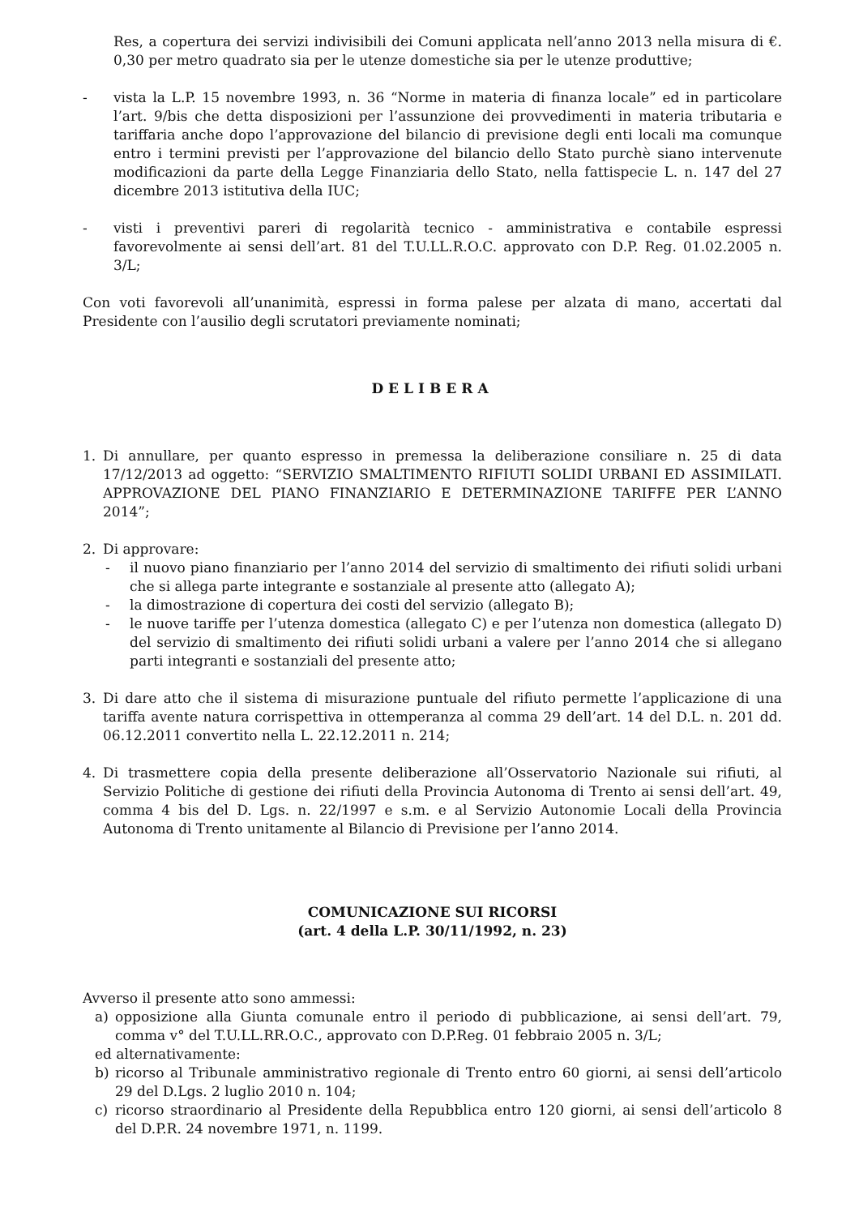Res, a copertura dei servizi indivisibili dei Comuni applicata nell’anno 2013 nella misura di €. 0,30 per metro quadrato sia per le utenze domestiche sia per le utenze produttive;
- vista la L.P. 15 novembre 1993, n. 36 “Norme in materia di finanza locale” ed in particolare l’art. 9/bis che detta disposizioni per l’assunzione dei provvedimenti in materia tributaria e tariffaria anche dopo l’approvazione del bilancio di previsione degli enti locali ma comunque entro i termini previsti per l’approvazione del bilancio dello Stato purchè siano intervenute modificazioni da parte della Legge Finanziaria dello Stato, nella fattispecie L. n. 147 del 27 dicembre 2013 istitutiva della IUC;
- visti i preventivi pareri di regolarità tecnico - amministrativa e contabile espressi favorevolmente ai sensi dell’art. 81 del T.U.LL.R.O.C. approvato con D.P. Reg. 01.02.2005 n. 3/L;
Con voti favorevoli all’unanimità, espressi in forma palese per alzata di mano, accertati dal Presidente con l’ausilio degli scrutatori previamente nominati;
DELIBERA
1. Di annullare, per quanto espresso in premessa la deliberazione consiliare n. 25 di data 17/12/2013 ad oggetto: “SERVIZIO SMALTIMENTO RIFIUTI SOLIDI URBANI ED ASSIMILATI. APPROVAZIONE DEL PIANO FINANZIARIO E DETERMINAZIONE TARIFFE PER L’ANNO 2014”;
2. Di approvare:
- il nuovo piano finanziario per l’anno 2014 del servizio di smaltimento dei rifiuti solidi urbani che si allega parte integrante e sostanziale al presente atto (allegato A);
- la dimostrazione di copertura dei costi del servizio (allegato B);
- le nuove tariffe per l’utenza domestica (allegato C) e per l’utenza non domestica (allegato D) del servizio di smaltimento dei rifiuti solidi urbani a valere per l’anno 2014 che si allegano parti integranti e sostanziali del presente atto;
3. Di dare atto che il sistema di misurazione puntuale del rifiuto permette l’applicazione di una tariffa avente natura corrispettiva in ottemperanza al comma 29 dell’art. 14 del D.L. n. 201 dd. 06.12.2011 convertito nella L. 22.12.2011 n. 214;
4. Di trasmettere copia della presente deliberazione all’Osservatorio Nazionale sui rifiuti, al Servizio Politiche di gestione dei rifiuti della Provincia Autonoma di Trento ai sensi dell’art. 49, comma 4 bis del D. Lgs. n. 22/1997 e s.m. e al Servizio Autonomie Locali della Provincia Autonoma di Trento unitamente al Bilancio di Previsione per l’anno 2014.
COMUNICAZIONE SUI RICORSI
(art. 4 della L.P. 30/11/1992, n. 23)
Avverso il presente atto sono ammessi:
a) opposizione alla Giunta comunale entro il periodo di pubblicazione, ai sensi dell’art. 79, comma v° del T.U.LL.RR.O.C., approvato con D.P.Reg. 01 febbraio 2005 n. 3/L;
ed alternativamente:
b) ricorso al Tribunale amministrativo regionale di Trento entro 60 giorni, ai sensi dell’articolo 29 del D.Lgs. 2 luglio 2010 n. 104;
c) ricorso straordinario al Presidente della Repubblica entro 120 giorni, ai sensi dell’articolo 8 del D.P.R. 24 novembre 1971, n. 1199.